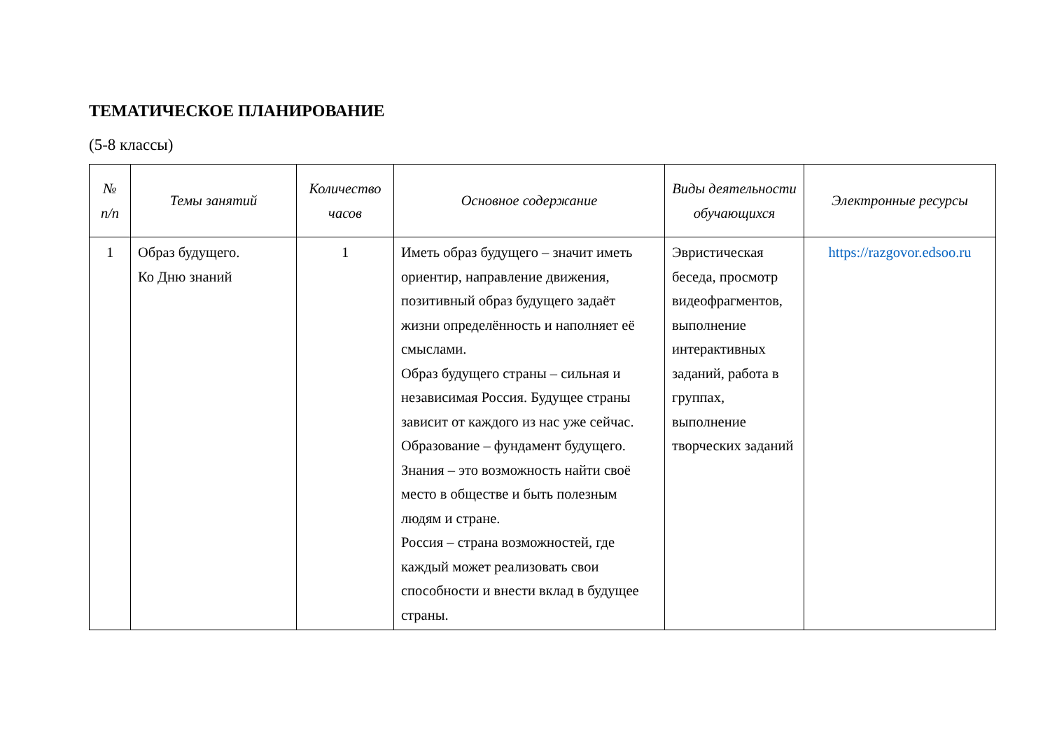ТЕМАТИЧЕСКОЕ ПЛАНИРОВАНИЕ
(5-8 классы)
| № п/п | Темы занятий | Количество часов | Основное содержание | Виды деятельности обучающихся | Электронные ресурсы |
| --- | --- | --- | --- | --- | --- |
| 1 | Образ будущего. Ко Дню знаний | 1 | Иметь образ будущего – значит иметь ориентир, направление движения, позитивный образ будущего задаёт жизни определённость и наполняет её смыслами. Образ будущего страны – сильная и независимая Россия. Будущее страны зависит от каждого из нас уже сейчас. Образование – фундамент будущего. Знания – это возможность найти своё место в обществе и быть полезным людям и стране. Россия – страна возможностей, где каждый может реализовать свои способности и внести вклад в будущее страны. | Эвристическая беседа, просмотр видеофрагментов, выполнение интерактивных заданий, работа в группах, выполнение творческих заданий | https://razgovor.edsoo.ru |